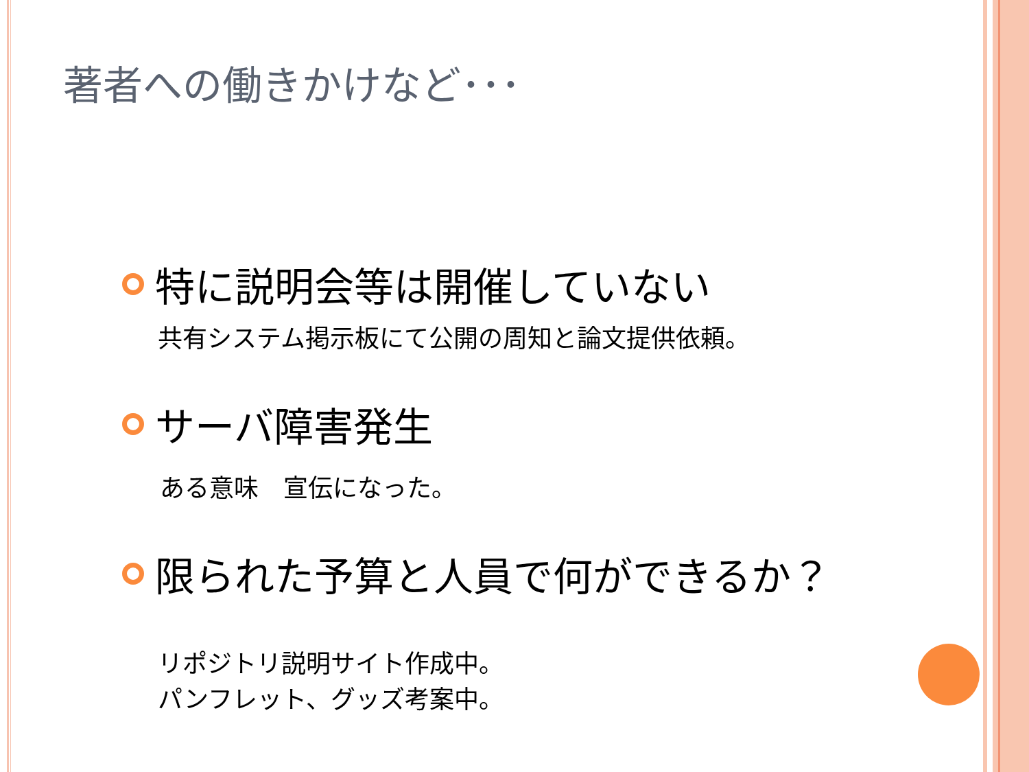著者への働きかけなど･･･
特に説明会等は開催していない
共有システム掲示板にて公開の周知と論文提供依頼。
サーバ障害発生
ある意味　宣伝になった。
限られた予算と人員で何ができるか？
リポジトリ説明サイト作成中。
パンフレット、グッズ考案中。